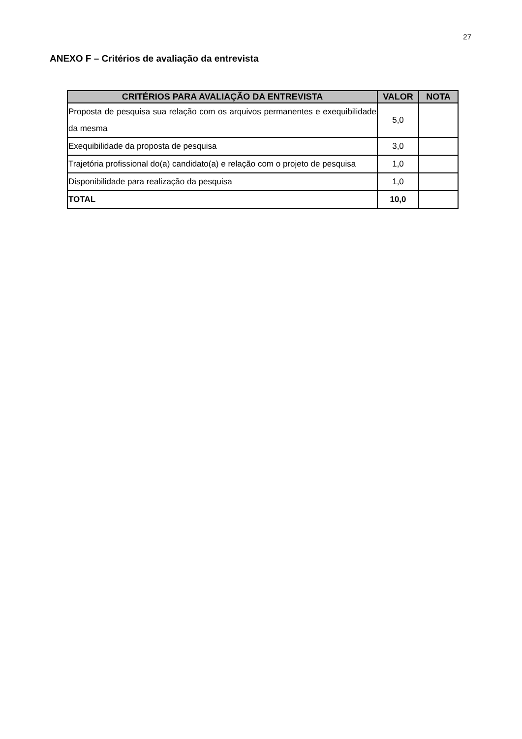27
ANEXO F – Critérios de avaliação da entrevista
| CRITÉRIOS PARA AVALIAÇÃO DA ENTREVISTA | VALOR | NOTA |
| --- | --- | --- |
| Proposta de pesquisa sua relação com os arquivos permanentes e exequibilidade da mesma | 5,0 | |
| Exequibilidade da proposta de pesquisa | 3,0 | |
| Trajetória profissional do(a) candidato(a) e relação com o projeto de pesquisa | 1,0 | |
| Disponibilidade para realização da pesquisa | 1,0 | |
| TOTAL | 10,0 | |